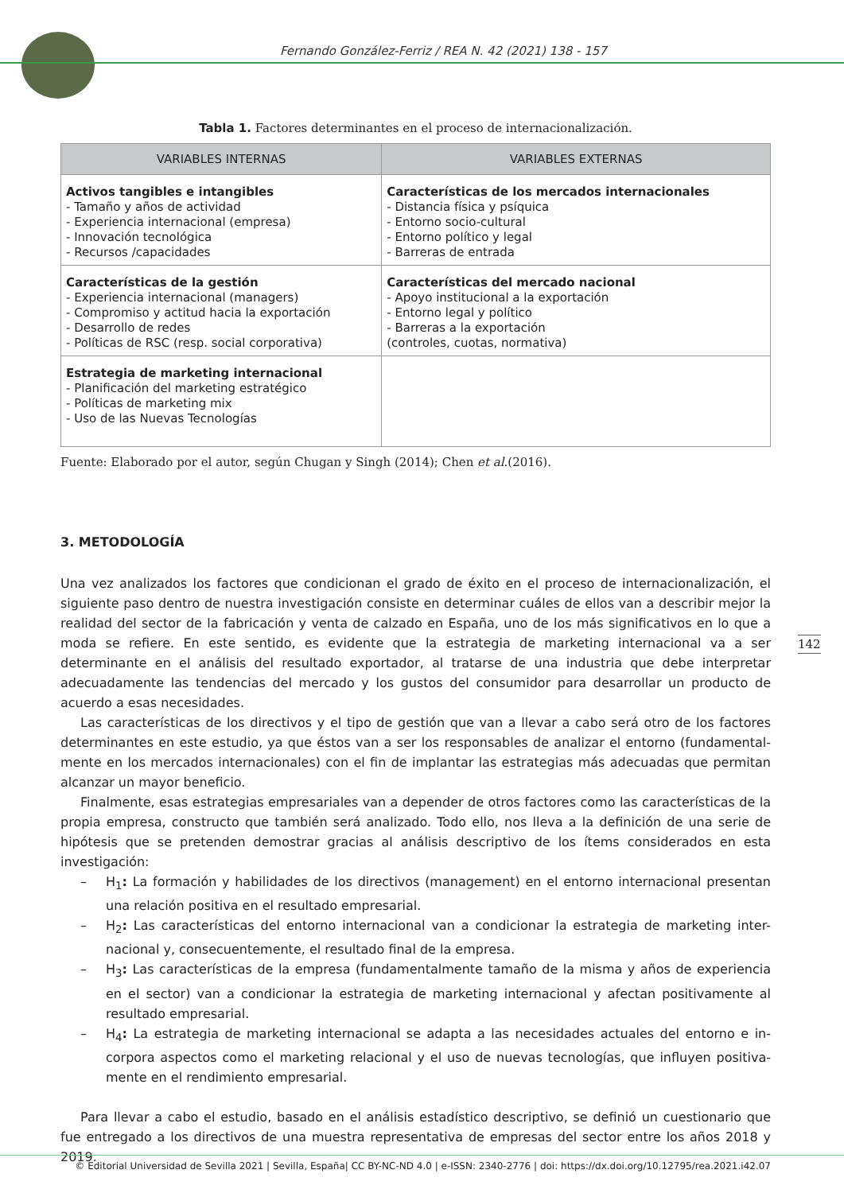Fernando González-Ferriz / REA N. 42 (2021) 138 - 157
Tabla 1. Factores determinantes en el proceso de internacionalización.
| VARIABLES INTERNAS | VARIABLES EXTERNAS |
| --- | --- |
| Activos tangibles e intangibles - Tamaño y años de actividad - Experiencia internacional (empresa) - Innovación tecnológica - Recursos /capacidades | Características de los mercados internacionales - Distancia física y psíquica - Entorno socio-cultural - Entorno político y legal - Barreras de entrada |
| Características de la gestión - Experiencia internacional (managers) - Compromiso y actitud hacia la exportación - Desarrollo de redes - Políticas de RSC (resp. social corporativa) | Características del mercado nacional - Apoyo institucional a la exportación - Entorno legal y político - Barreras a la exportación (controles, cuotas, normativa) |
| Estrategia de marketing internacional - Planificación del marketing estratégico - Políticas de marketing mix - Uso de las Nuevas Tecnologías | |
Fuente: Elaborado por el autor, según Chugan y Singh (2014); Chen et al.(2016).
3. METODOLOGÍA
Una vez analizados los factores que condicionan el grado de éxito en el proceso de internacionalización, el siguiente paso dentro de nuestra investigación consiste en determinar cuáles de ellos van a describir mejor la realidad del sector de la fabricación y venta de calzado en España, uno de los más significativos en lo que a moda se refiere. En este sentido, es evidente que la estrategia de marketing internacional va a ser determinante en el análisis del resultado exportador, al tratarse de una industria que debe interpretar adecuadamente las tendencias del mercado y los gustos del consumidor para desarrollar un producto de acuerdo a esas necesidades.
Las características de los directivos y el tipo de gestión que van a llevar a cabo será otro de los factores determinantes en este estudio, ya que éstos van a ser los responsables de analizar el entorno (fundamental-mente en los mercados internacionales) con el fin de implantar las estrategias más adecuadas que permitan alcanzar un mayor beneficio.
Finalmente, esas estrategias empresariales van a depender de otros factores como las características de la propia empresa, constructo que también será analizado. Todo ello, nos lleva a la definición de una serie de hipótesis que se pretenden demostrar gracias al análisis descriptivo de los ítems considerados en esta investigación:
– H<sub>1</sub>: La formación y habilidades de los directivos (management) en el entorno internacional presentan una relación positiva en el resultado empresarial.
– H<sub>2</sub>: Las características del entorno internacional van a condicionar la estrategia de marketing inter-nacional y, consecuentemente, el resultado final de la empresa.
– H<sub>3</sub>: Las características de la empresa (fundamentalmente tamaño de la misma y años de experiencia en el sector) van a condicionar la estrategia de marketing internacional y afectan positivamente al resultado empresarial.
– H<sub>4</sub>: La estrategia de marketing internacional se adapta a las necesidades actuales del entorno e in-corpora aspectos como el marketing relacional y el uso de nuevas tecnologías, que influyen positiva-mente en el rendimiento empresarial.
Para llevar a cabo el estudio, basado en el análisis estadístico descriptivo, se definió un cuestionario que fue entregado a los directivos de una muestra representativa de empresas del sector entre los años 2018 y 2019.
142
© Editorial Universidad de Sevilla 2021 | Sevilla, España| CC BY-NC-ND 4.0 | e-ISSN: 2340-2776 | doi: https://dx.doi.org/10.12795/rea.2021.i42.07